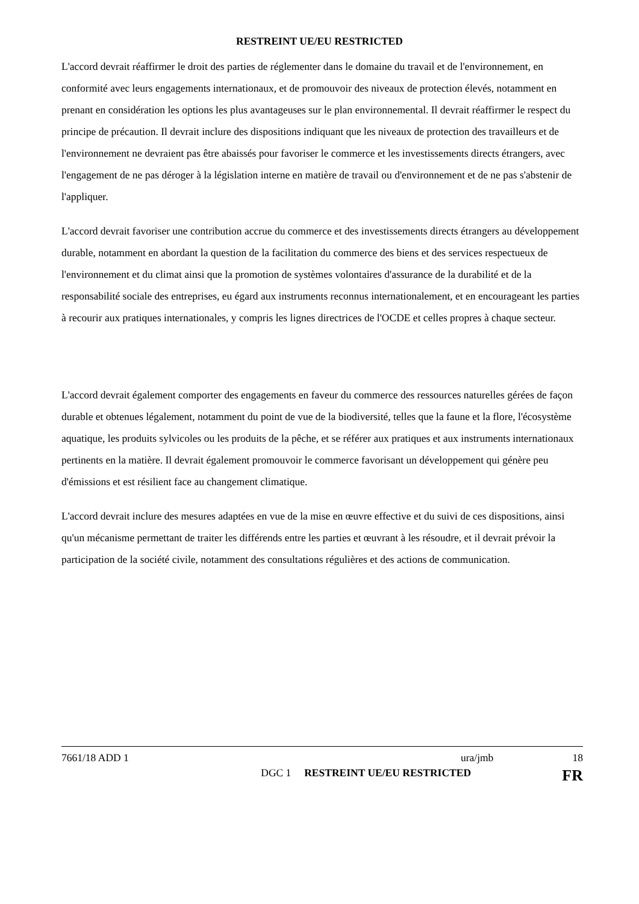RESTREINT UE/EU RESTRICTED
L'accord devrait réaffirmer le droit des parties de réglementer dans le domaine du travail et de l'environnement, en conformité avec leurs engagements internationaux, et de promouvoir des niveaux de protection élevés, notamment en prenant en considération les options les plus avantageuses sur le plan environnemental. Il devrait réaffirmer le respect du principe de précaution. Il devrait inclure des dispositions indiquant que les niveaux de protection des travailleurs et de l'environnement ne devraient pas être abaissés pour favoriser le commerce et les investissements directs étrangers, avec l'engagement de ne pas déroger à la législation interne en matière de travail ou d'environnement et de ne pas s'abstenir de l'appliquer.
L'accord devrait favoriser une contribution accrue du commerce et des investissements directs étrangers au développement durable, notamment en abordant la question de la facilitation du commerce des biens et des services respectueux de l'environnement et du climat ainsi que la promotion de systèmes volontaires d'assurance de la durabilité et de la responsabilité sociale des entreprises, eu égard aux instruments reconnus internationalement, et en encourageant les parties à recourir aux pratiques internationales, y compris les lignes directrices de l'OCDE et celles propres à chaque secteur.
L'accord devrait également comporter des engagements en faveur du commerce des ressources naturelles gérées de façon durable et obtenues légalement, notamment du point de vue de la biodiversité, telles que la faune et la flore, l'écosystème aquatique, les produits sylvicoles ou les produits de la pêche, et se référer aux pratiques et aux instruments internationaux pertinents en la matière. Il devrait également promouvoir le commerce favorisant un développement qui génère peu d'émissions et est résilient face au changement climatique.
L'accord devrait inclure des mesures adaptées en vue de la mise en œuvre effective et du suivi de ces dispositions, ainsi qu'un mécanisme permettant de traiter les différends entre les parties et œuvrant à les résoudre, et il devrait prévoir la participation de la société civile, notamment des consultations régulières et des actions de communication.
7661/18 ADD 1 ura/jmb 18
DGC 1 RESTREINT UE/EU RESTRICTED FR